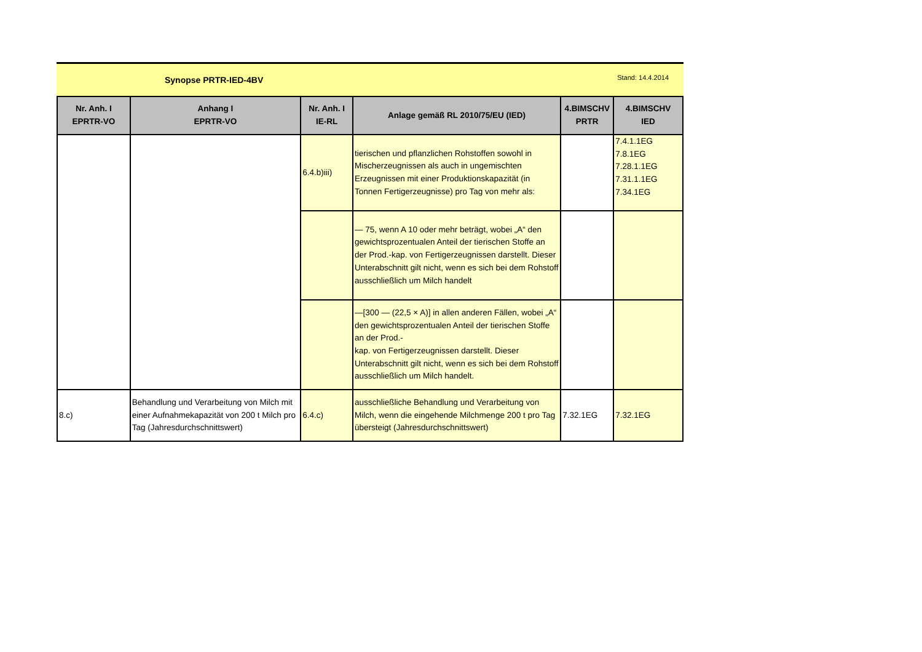Synopse PRTR-IED-4BV Stand: 14.4.2014
| Nr. Anh. I EPRTR-VO | Anhang I EPRTR-VO | Nr. Anh. I IE-RL | Anlage gemäß RL 2010/75/EU (IED) | 4.BIMSCHV PRTR | 4.BIMSCHV IED |
| --- | --- | --- | --- | --- | --- |
| | | 6.4.b)iii) | tierischen und pflanzlichen Rohstoffen sowohl in Mischerzeugnissen als auch in ungemischten Erzeugnissen mit einer Produktionskapazität (in Tonnen Fertigerzeugnisse) pro Tag von mehr als: | | 7.4.1.1EG 7.8.1EG 7.28.1.1EG 7.31.1.1EG 7.34.1EG |
| | | | — 75, wenn A 10 oder mehr beträgt, wobei „A“ den gewichtsprozentualen Anteil der tierischen Stoffe an der Prod.-kap. von Fertigerzeugnissen darstellt. Dieser Unterabschnitt gilt nicht, wenn es sich bei dem Rohstoff ausschließlich um Milch handelt | | |
| | | | —[300 — (22,5 × A)] in allen anderen Fällen, wobei „A“ den gewichtsprozentualen Anteil der tierischen Stoffe an der Prod.- kap. von Fertigerzeugnissen darstellt. Dieser Unterabschnitt gilt nicht, wenn es sich bei dem Rohstoff ausschließlich um Milch handelt. | | |
| 8.c) | Behandlung und Verarbeitung von Milch mit einer Aufnahmekapazität von 200 t Milch pro Tag (Jahresdurchschnittswert) | 6.4.c) | ausschließliche Behandlung und Verarbeitung von Milch, wenn die eingehende Milchmenge 200 t pro Tag übersteigt (Jahresdurchschnittswert) | 7.32.1EG | 7.32.1EG |